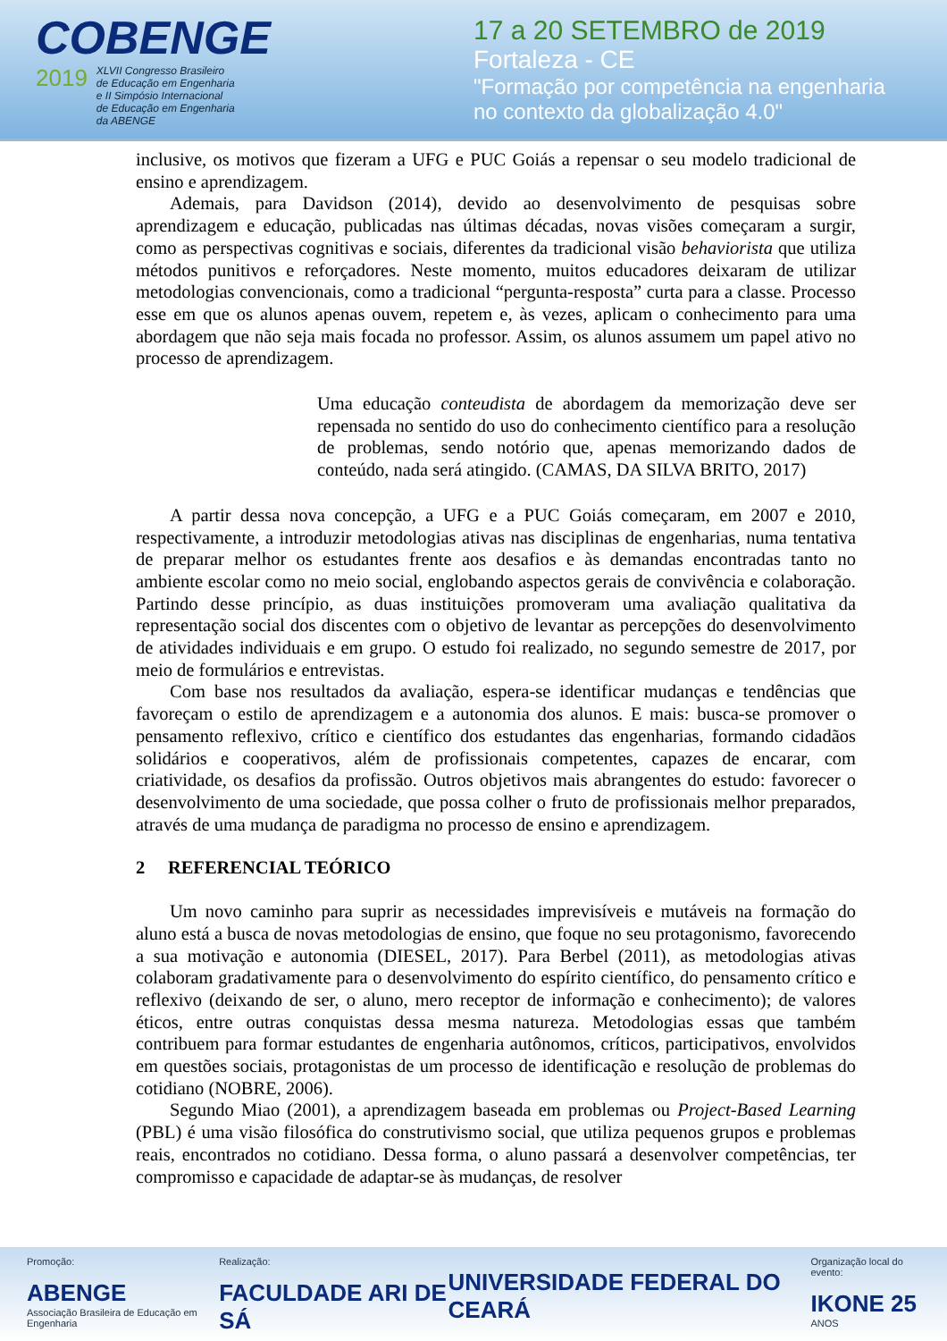COBENGE
2019 XLVII Congresso Brasileiro
de Educação em Engenharia
e II Simpósio Internacional
de Educação em Engenharia
da ABENGE
17 a 20 SETEMBRO de 2019
Fortaleza - CE
"Formação por competência na engenharia
no contexto da globalização 4.0"
inclusive, os motivos que fizeram a UFG e PUC Goiás a repensar o seu modelo tradicional de ensino e aprendizagem.
Ademais, para Davidson (2014), devido ao desenvolvimento de pesquisas sobre aprendizagem e educação, publicadas nas últimas décadas, novas visões começaram a surgir, como as perspectivas cognitivas e sociais, diferentes da tradicional visão behaviorista que utiliza métodos punitivos e reforçadores. Neste momento, muitos educadores deixaram de utilizar metodologias convencionais, como a tradicional “pergunta-resposta” curta para a classe. Processo esse em que os alunos apenas ouvem, repetem e, às vezes, aplicam o conhecimento para uma abordagem que não seja mais focada no professor. Assim, os alunos assumem um papel ativo no processo de aprendizagem.
Uma educação conteudista de abordagem da memorização deve ser repensada no sentido do uso do conhecimento científico para a resolução de problemas, sendo notório que, apenas memorizando dados de conteúdo, nada será atingido. (CAMAS, DA SILVA BRITO, 2017)
A partir dessa nova concepção, a UFG e a PUC Goiás começaram, em 2007 e 2010, respectivamente, a introduzir metodologias ativas nas disciplinas de engenharias, numa tentativa de preparar melhor os estudantes frente aos desafios e às demandas encontradas tanto no ambiente escolar como no meio social, englobando aspectos gerais de convivência e colaboração. Partindo desse princípio, as duas instituições promoveram uma avaliação qualitativa da representação social dos discentes com o objetivo de levantar as percepções do desenvolvimento de atividades individuais e em grupo. O estudo foi realizado, no segundo semestre de 2017, por meio de formulários e entrevistas.
Com base nos resultados da avaliação, espera-se identificar mudanças e tendências que favoreçam o estilo de aprendizagem e a autonomia dos alunos. E mais: busca-se promover o pensamento reflexivo, crítico e científico dos estudantes das engenharias, formando cidadãos solidários e cooperativos, além de profissionais competentes, capazes de encarar, com criatividade, os desafios da profissão. Outros objetivos mais abrangentes do estudo: favorecer o desenvolvimento de uma sociedade, que possa colher o fruto de profissionais melhor preparados, através de uma mudança de paradigma no processo de ensino e aprendizagem.
2 REFERENCIAL TEÓRICO
Um novo caminho para suprir as necessidades imprevisíveis e mutáveis na formação do aluno está a busca de novas metodologias de ensino, que foque no seu protagonismo, favorecendo a sua motivação e autonomia (DIESEL, 2017). Para Berbel (2011), as metodologias ativas colaboram gradativamente para o desenvolvimento do espírito científico, do pensamento crítico e reflexivo (deixando de ser, o aluno, mero receptor de informação e conhecimento); de valores éticos, entre outras conquistas dessa mesma natureza. Metodologias essas que também contribuem para formar estudantes de engenharia autônomos, críticos, participativos, envolvidos em questões sociais, protagonistas de um processo de identificação e resolução de problemas do cotidiano (NOBRE, 2006).
Segundo Miao (2001), a aprendizagem baseada em problemas ou Project-Based Learning (PBL) é uma visão filosófica do construtivismo social, que utiliza pequenos grupos e problemas reais, encontrados no cotidiano. Dessa forma, o aluno passará a desenvolver competências, ter compromisso e capacidade de adaptar-se às mudanças, de resolver
Promoção:
ABENGE
Associação Brasileira de Educação em Engenharia
Realização:
FACULDADE ARI DE SÁ
UNIVERSIDADE FEDERAL DO CEARÁ
Organização local do evento:
IKONE 25
ANOS